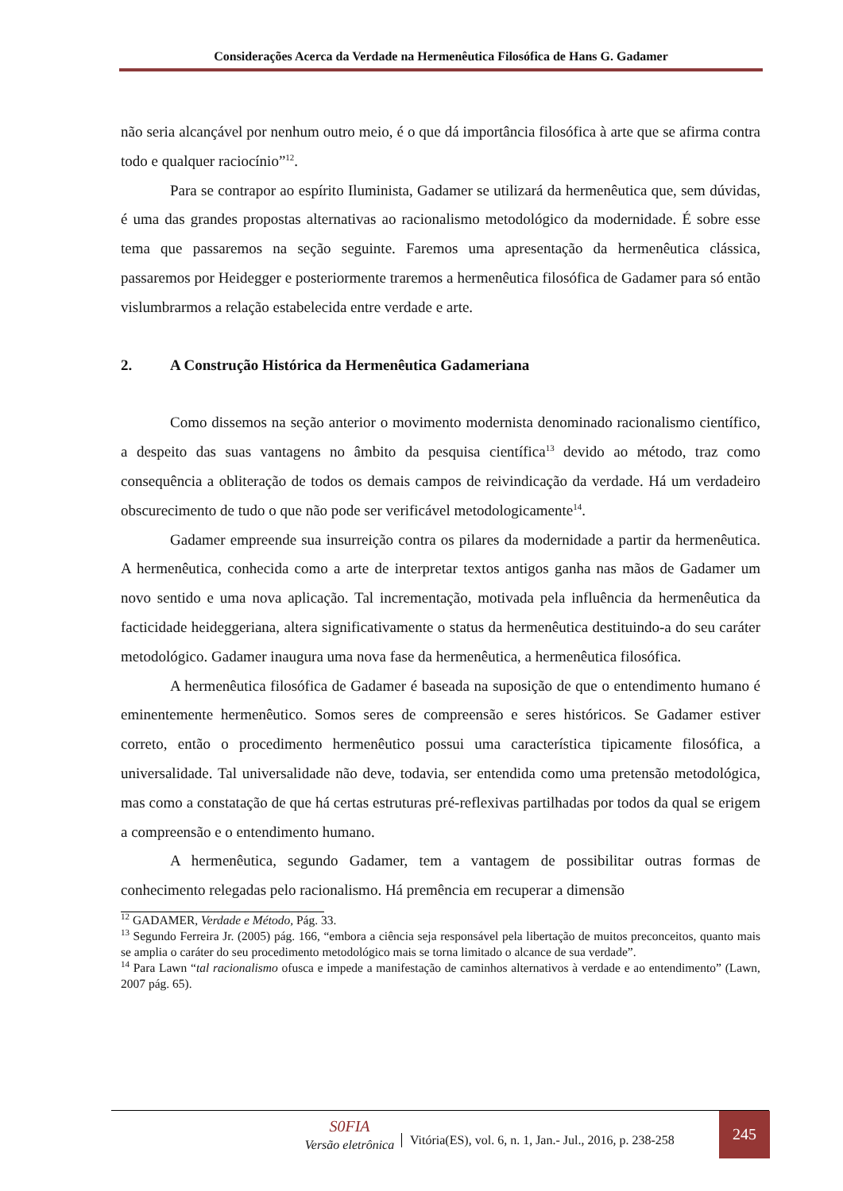Considerações Acerca da Verdade na Hermenêutica Filosófica de Hans G. Gadamer
não seria alcançável por nenhum outro meio, é o que dá importância filosófica à arte que se afirma contra todo e qualquer raciocínio”<sup>12</sup>.
Para se contrapor ao espírito Iluminista, Gadamer se utilizará da hermenêutica que, sem dúvidas, é uma das grandes propostas alternativas ao racionalismo metodológico da modernidade. É sobre esse tema que passaremos na seção seguinte. Faremos uma apresentação da hermenêutica clássica, passaremos por Heidegger e posteriormente traremos a hermenêutica filosófica de Gadamer para só então vislumbrarmos a relação estabelecida entre verdade e arte.
2. A Construção Histórica da Hermenêutica Gadameriana
Como dissemos na seção anterior o movimento modernista denominado racionalismo científico, a despeito das suas vantagens no âmbito da pesquisa científica<sup>13</sup> devido ao método, traz como consequência a obliteração de todos os demais campos de reivindicação da verdade. Há um verdadeiro obscurecimento de tudo o que não pode ser verificável metodologicamente<sup>14</sup>.
Gadamer empreende sua insurreição contra os pilares da modernidade a partir da hermenêutica. A hermenêutica, conhecida como a arte de interpretar textos antigos ganha nas mãos de Gadamer um novo sentido e uma nova aplicação. Tal incrementação, motivada pela influência da hermenêutica da facticidade heideggeriana, altera significativamente o status da hermenêutica destituindo-a do seu caráter metodológico. Gadamer inaugura uma nova fase da hermenêutica, a hermenêutica filosófica.
A hermenêutica filosófica de Gadamer é baseada na suposição de que o entendimento humano é eminentemente hermenêutico. Somos seres de compreensão e seres históricos. Se Gadamer estiver correto, então o procedimento hermenêutico possui uma característica tipicamente filosófica, a universalidade. Tal universalidade não deve, todavia, ser entendida como uma pretensão metodológica, mas como a constatação de que há certas estruturas pré-reflexivas partilhadas por todos da qual se erigem a compreensão e o entendimento humano.
A hermenêutica, segundo Gadamer, tem a vantagem de possibilitar outras formas de conhecimento relegadas pelo racionalismo. Há premência em recuperar a dimensão
<sup>12</sup> GADAMER, Verdade e Método, Pág. 33.
<sup>13</sup> Segundo Ferreira Jr. (2005) pág. 166, “embora a ciência seja responsável pela libertação de muitos preconceitos, quanto mais se amplia o caráter do seu procedimento metodológico mais se torna limitado o alcance de sua verdade”.
<sup>14</sup> Para Lawn “tal racionalismo ofusca e impede a manifestação de caminhos alternativos à verdade e ao entendimento” (Lawn, 2007 pág. 65).
S0FIA
Versão eletrônica
Vitória(ES), vol. 6, n. 1, Jan.- Jul., 2016, p. 238-258
245